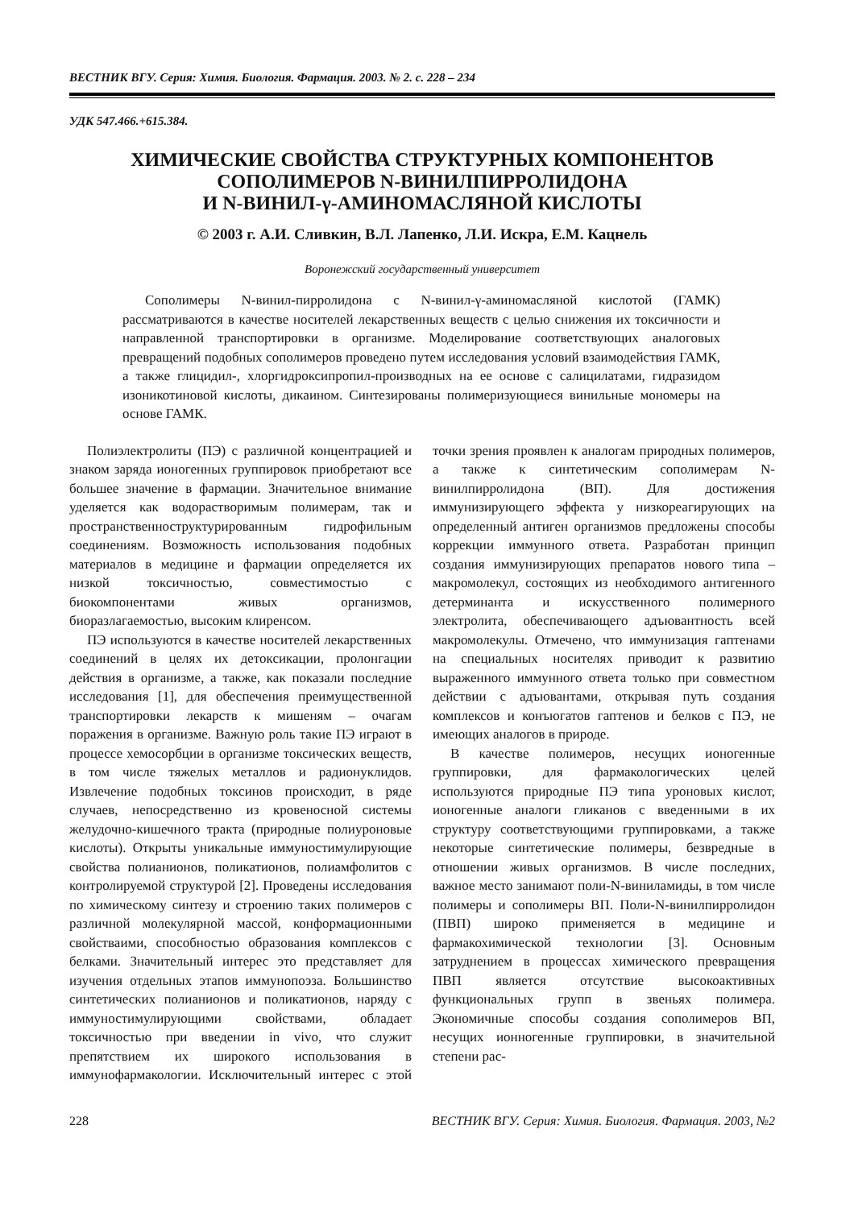ВЕСТНИК ВГУ. Серия: Химия. Биология. Фармация. 2003. № 2. с. 228 – 234
УДК 547.466.+615.384.
ХИМИЧЕСКИЕ СВОЙСТВА СТРУКТУРНЫХ КОМПОНЕНТОВ
СОПОЛИМЕРОВ N-ВИНИЛПИРРОЛИДОНА
И N-ВИНИЛ-γ-АМИНОМАСЛЯНОЙ КИСЛОТЫ
© 2003 г. А.И. Сливкин, В.Л. Лапенко, Л.И. Искра, Е.М. Кацнель
Воронежский государственный университет
Сополимеры N-винил-пирролидона с N-винил-γ-аминомасляной кислотой (ГАМК) рассматриваются в качестве носителей лекарственных веществ с целью снижения их токсичности и направленной транспортировки в организме. Моделирование соответствующих аналоговых превращений подобных сополимеров проведено путем исследования условий взаимодействия ГАМК, а также глицидил-, хлоргидроксипропил-производных на ее основе с салицилатами, гидразидом изоникотиновой кислоты, дикаином. Синтезированы полимеризующиеся винильные мономеры на основе ГАМК.
Полиэлектролиты (ПЭ) с различной концентрацией и знаком заряда ионогенных группировок приобретают все большее значение в фармации. Значительное внимание уделяется как водорастворимым полимерам, так и пространственноструктурированным гидрофильным соединениям. Возможность использования подобных материалов в медицине и фармации определяется их низкой токсичностью, совместимостью с биокомпонентами живых организмов, биоразлагаемостью, высоким клиренсом.
ПЭ используются в качестве носителей лекарственных соединений в целях их детоксикации, пролонгации действия в организме, а также, как показали последние исследования [1], для обеспечения преимущественной транспортировки лекарств к мишеням – очагам поражения в организме. Важную роль такие ПЭ играют в процессе хемосорбции в организме токсических веществ, в том числе тяжелых металлов и радионуклидов. Извлечение подобных токсинов происходит, в ряде случаев, непосредственно из кровеносной системы желудочно-кишечного тракта (природные полиуроновые кислоты). Открыты уникальные иммуностимулирующие свойства полианионов, поликатионов, полиамфолитов с контролируемой структурой [2]. Проведены исследования по химическому синтезу и строению таких полимеров с различной молекулярной массой, конформационными свойстваими, способностью образования комплексов с белками. Значительный интерес это представляет для изучения отдельных этапов иммунопоэза. Большинство синтетических полианионов и поликатионов, наряду с иммуностимулирующими свойствами, обладает токсичностью при введении in vivo, что служит препятствием их широкого использования в иммунофармакологии. Исключительный интерес с этой точки зрения проявлен к аналогам природных полимеров, а также к синтетическим сополимерам N-винилпирролидона (ВП). Для достижения иммунизирующего эффекта у низкореагирующих на определенный антиген организмов предложены способы коррекции иммунного ответа. Разработан принцип создания иммунизирующих препаратов нового типа – макромолекул, состоящих из необходимого антигенного детерминанта и искусственного полимерного электролита, обеспечивающего адъювантность всей макромолекулы. Отмечено, что иммунизация гаптенами на специальных носителях приводит к развитию выраженного иммунного ответа только при совместном действии с адъювантами, открывая путь создания комплексов и конъюгатов гаптенов и белков с ПЭ, не имеющих аналогов в природе.
В качестве полимеров, несущих ионогенные группировки, для фармакологических целей используются природные ПЭ типа уроновых кислот, ионогенные аналоги гликанов с введенными в их структуру соответствующими группировками, а также некоторые синтетические полимеры, безвредные в отношении живых организмов. В числе последних, важное место занимают поли-N-виниламиды, в том числе полимеры и сополимеры ВП. Поли-N-винилпирролидон (ПВП) широко применяется в медицине и фармакохимической технологии [3]. Основным затруднением в процессах химического превращения ПВП является отсутствие высокоактивных функциональных групп в звеньях полимера. Экономичные способы создания сополимеров ВП, несущих ионногенные группировки, в значительной степени рас-
228 ВЕСТНИК ВГУ. Серия: Химия. Биология. Фармация. 2003, №2